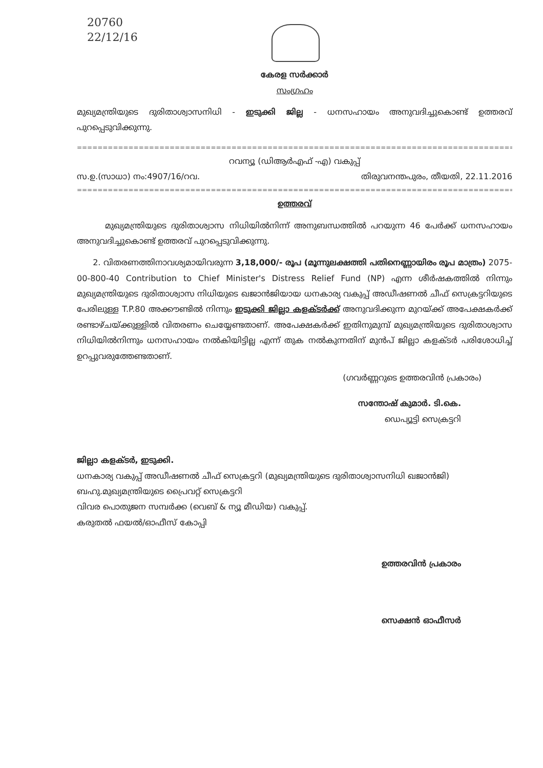20760
22/12/16
കേരള സർക്കാർ
സംഗ്രഹം
മുഖ്യമന്ത്രിയുടെ ദുരിതാശ്വാസനിധി - ഇടുക്കി ജില്ല - ധനസഹായം അനുവദിച്ചുകൊണ്ട് ഉത്തരവ് പുറപ്പെടുവിക്കുന്നു.
==================================================================================================
റവന്യൂ (ഡിആർഎഫ് -എ) വകുപ്പ്
സ.ഉ.(സാധാ) നം:4907/16/റവ. തിരുവനന്തപുരം, തീയതി, 22.11.2016
==================================================================================================
ഉത്തരവ്
മുഖ്യമന്ത്രിയുടെ ദുരിതാശ്വാസ നിധിയിൽനിന്ന് അനുബന്ധത്തിൽ പറയുന്ന 46 പേർക്ക് ധനസഹായം അനുവദിച്ചുകൊണ്ട് ഉത്തരവ് പുറപ്പെടുവിക്കുന്നു.
2. വിതരണത്തിനാവശ്യമായിവരുന്ന 3,18,000/- രൂപ (മൂന്നുലക്ഷത്തി പതിനെണ്ണായിരം രൂപ മാത്രം) 2075-00-800-40 Contribution to Chief Minister's Distress Relief Fund (NP) എന്ന ശീർഷകത്തിൽ നിന്നും മുഖ്യമന്ത്രിയുടെ ദുരിതാശ്വാസ നിധിയുടെ ഖജാൻജിയായ ധനകാര്യ വകുപ്പ് അഡീഷണൽ ചീഫ് സെക്രട്ടറിയുടെ പേരിലുള്ള T.P.80 അക്കൗണ്ടിൽ നിന്നും ഇടുക്കി ജില്ലാ കളക്ടർക്ക് അനുവദിക്കുന്ന മുറയ്ക്ക് അപേക്ഷകർക്ക് രണ്ടാഴ്ചയ്ക്കുള്ളിൽ വിതരണം ചെയ്യേണ്ടതാണ്. അപേക്ഷകർക്ക് ഇതിനുമുമ്പ് മുഖ്യമന്ത്രിയുടെ ദുരിതാശ്വാസ നിധിയിൽനിന്നും ധനസഹായം നൽകിയിട്ടില്ല എന്ന് തുക നൽകുന്നതിന് മുൻപ് ജില്ലാ കളക്ടർ പരിശോധിച്ച് ഉറപ്പുവരുത്തേണ്ടതാണ്.
(ഗവർണ്ണറുടെ ഉത്തരവിൻ പ്രകാരം)
സന്തോഷ് കുമാർ. ടി.കെ.
ഡെപ്യൂട്ടി സെക്രട്ടറി
ജില്ലാ കളക്ടർ, ഇടുക്കി.
ധനകാര്യ വകുപ്പ് അഡീഷണൽ ചീഫ് സെക്രട്ടറി (മുഖ്യമന്ത്രിയുടെ ദുരിതാശ്വാസനിധി ഖജാൻജി)
ബഹു.മുഖ്യമന്ത്രിയുടെ പ്രൈവറ്റ് സെക്രട്ടറി
വിവര പൊതുജന സമ്പർക്ക (വെബ് & ന്യൂ മീഡിയ) വകുപ്പ്.
കരുതൽ ഫയൽ/ഓഫീസ് കോപ്പി
ഉത്തരവിൻ പ്രകാരം
സെക്ഷൻ ഓഫീസർ